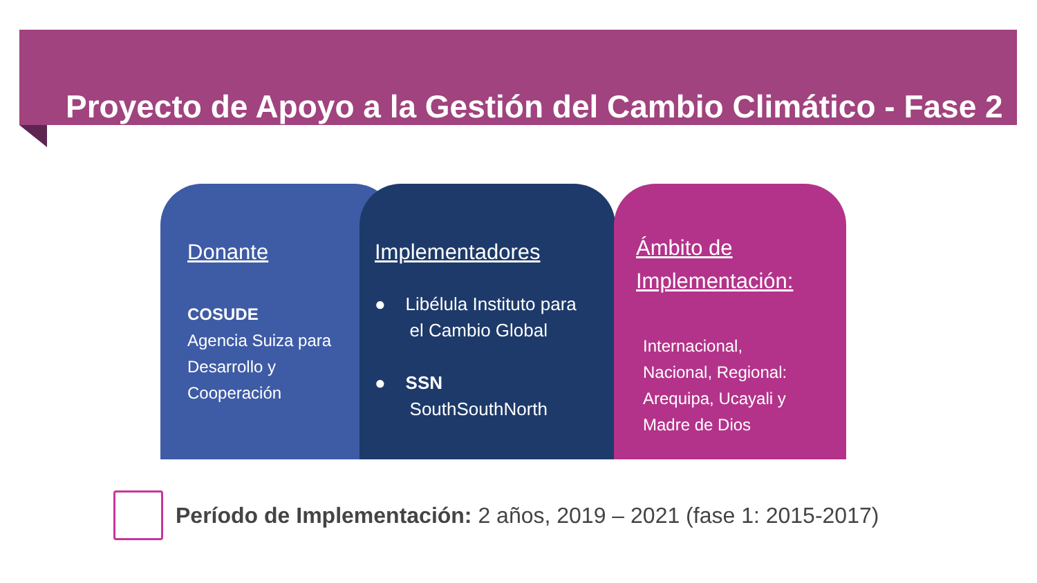Proyecto de Apoyo a la Gestión del Cambio Climático - Fase 2
Donante
COSUDE
Agencia Suiza para
Desarrollo y
Cooperación
Implementadores
● Libélula Instituto para
el Cambio Global
● SSN
SouthSouthNorth
Ámbito de Implementación:
Internacional,
Nacional, Regional:
Arequipa, Ucayali y
Madre de Dios
Período de Implementación: 2 años, 2019 – 2021 (fase 1: 2015-2017)